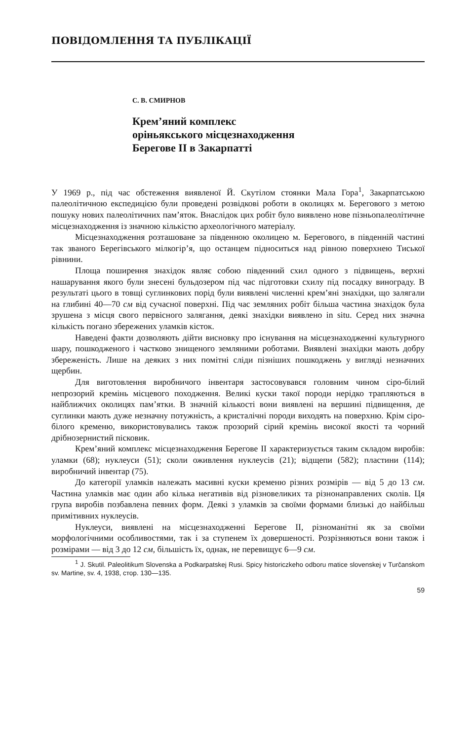ПОВІДОМЛЕННЯ ТА ПУБЛІКАЦІЇ
С. В. СМИРНОВ
Крем’яний комплекс
оріньякського місцезнаходження
Берегове II в Закарпатті
У 1969 р., під час обстеження виявленої Й. Скутілом стоянки Мала Гора<sup>1</sup>, Закарпатською палеолітичною експедицією були проведені розвідкові роботи в околицях м. Берегового з метою пошуку нових палеолітичних пам’яток. Внаслідок цих робіт було виявлено нове пізньопалеолітичне місцезнаходження із значною кількістю археологічного матеріалу.
Місцезнаходження розташоване за південною околицею м. Берегового, в південній частині так званого Берегівського мілкогір’я, що останцем підноситься над рівною поверхнею Тиської рівнини.
Площа поширення знахідок являє собою південний схил одного з підвищень, верхні нашарування якого були знесені бульдозером під час підготовки схилу під посадку винограду. В результаті цього в товщі суглинкових порід були виявлені численні крем’яні знахідки, що залягали на глибині 40—70 см від сучасної поверхні. Під час земляних робіт більша частина знахідок була зрушена з місця свого первісного залягання, деякі знахідки виявлено in situ. Серед них значна кількість погано збережених уламків кісток.
Наведені факти дозволяють дійти висновку про існування на місцезнаходженні культурного шару, пошкодженого і частково знищеного земляними роботами. Виявлені знахідки мають добру збереженість. Лише на деяких з них помітні сліди пізніших пошкоджень у вигляді незначних щербин.
Для виготовлення виробничого інвентаря застосовувався головним чином сіро-білий непрозорий кремінь місцевого походження. Великі куски такої породи нерідко трапляються в найближчих околицях пам’ятки. В значній кількості вони виявлені на вершині підвищення, де суглинки мають дуже незначну потужність, а кристалічні породи виходять на поверхню. Крім сіро-білого кременю, використовувались також прозорий сірий кремінь високої якості та чорний дрібнозернистий пісковик.
Крем’яний комплекс місцезнаходження Берегове II характеризується таким складом виробів: уламки (68); нуклеуси (51); сколи оживлення нуклеусів (21); відщепи (582); пластини (114); виробничий інвентар (75).
До категорії уламків належать масивні куски кременю різних розмірів — від 5 до 13 см. Частина уламків має один або кілька негативів від різновеликих та різнонаправлених сколів. Ця група виробів позбавлена певних форм. Деякі з уламків за своїми формами близькі до найбільш примітивних нуклеусів.
Нуклеуси, виявлені на місцезнаходженні Берегове II, різноманітні як за своїми морфологічними особливостями, так і за ступенем їх довершеності. Розрізняються вони також і розмірами — від 3 до 12 см, більшість їх, однак, не перевищує 6—9 см.
<sup>1</sup> J. Skutil. Paleolitikum Slovenska a Podkarpatskej Rusi. Spicy historiczkeho odboru matice slovenskej v Turčanskom sv. Martine, sv. 4, 1938, стор. 130—135.
59